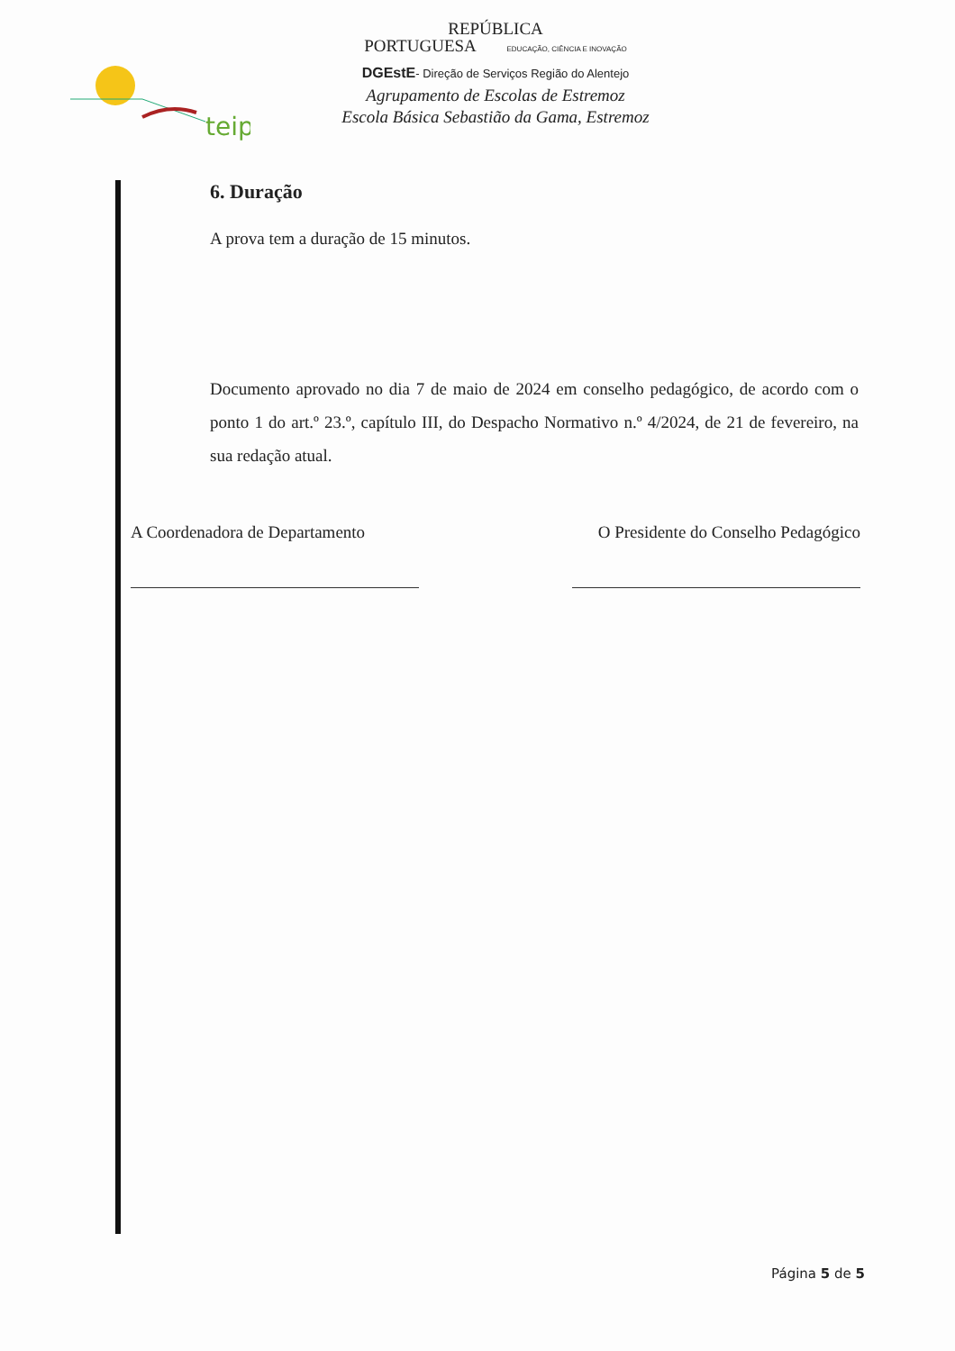teip
REPÚBLICA
PORTUGUESA EDUCAÇÃO, CIÊNCIA E INOVAÇÃO
DGEstE- Direção de Serviços Região do Alentejo
Agrupamento de Escolas de Estremoz
Escola Básica Sebastião da Gama, Estremoz
6. Duração
A prova tem a duração de 15 minutos.
Documento aprovado no dia 7 de maio de 2024 em conselho pedagógico, de acordo com o ponto 1 do art.º 23.º, capítulo III, do Despacho Normativo n.º 4/2024, de 21 de fevereiro, na sua redação atual.
A Coordenadora de Departamento
O Presidente do Conselho Pedagógico
Página 5 de 5